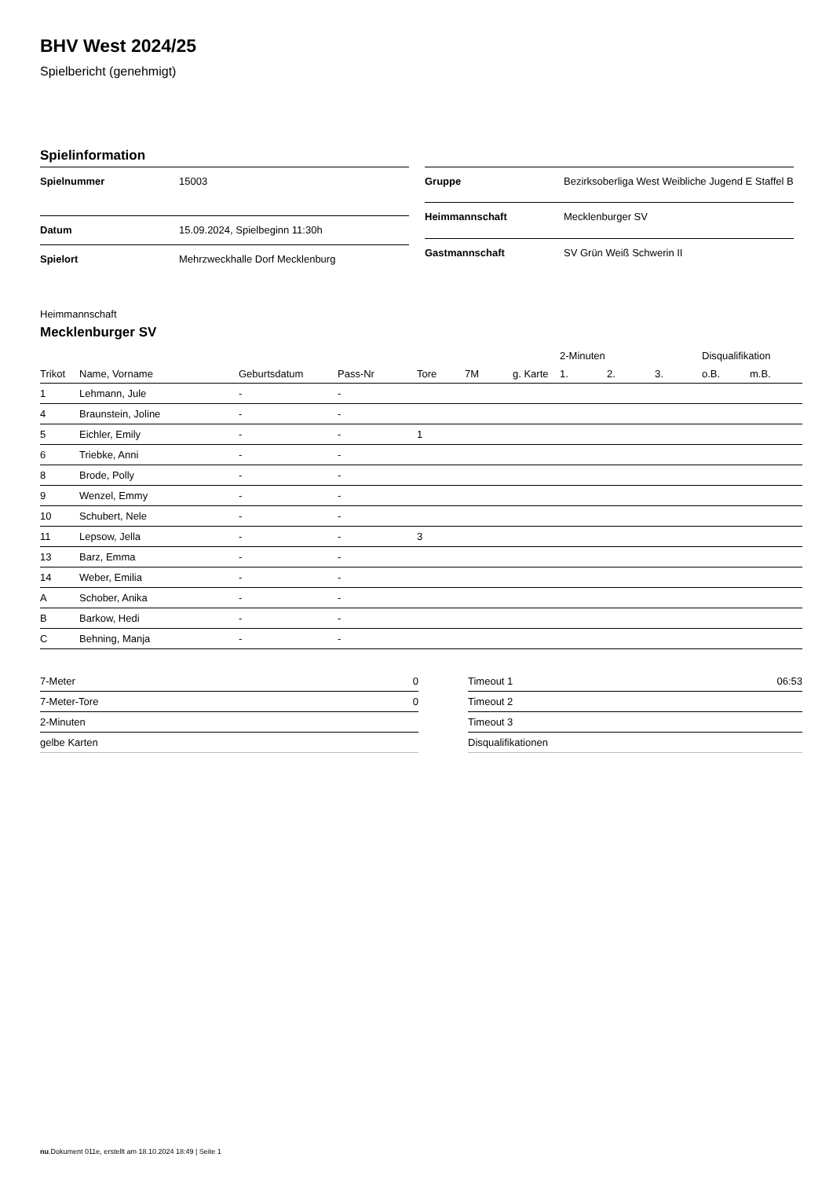BHV West 2024/25
Spielbericht (genehmigt)
Spielinformation
| Spielnummer | 15003 |
| Datum | 15.09.2024, Spielbeginn 11:30h |
| Spielort | Mehrzweckhalle Dorf Mecklenburg |
| Gruppe | Bezirksoberliga West Weibliche Jugend E Staffel B |
| Heimmannschaft | Mecklenburger SV |
| Gastmannschaft | SV Grün Weiß Schwerin II |
Heimmannschaft
Mecklenburger SV
| | | | | | | | | 2-Minuten | | | Disqualifikation | |
| --- | --- | --- | --- | --- | --- | --- | --- | --- | --- | --- | --- | --- |
| Trikot | Name, Vorname | Geburtsdatum | Pass-Nr | Tore | 7M | g. Karte | | 1. | 2. | 3. | o.B. | m.B. |
| 1 | Lehmann, Jule | - | - | | | | | | | | | |
| 4 | Braunstein, Joline | - | - | | | | | | | | | |
| 5 | Eichler, Emily | - | - | 1 | | | | | | | | |
| 6 | Triebke, Anni | - | - | | | | | | | | | |
| 8 | Brode, Polly | - | - | | | | | | | | | |
| 9 | Wenzel, Emmy | - | - | | | | | | | | | |
| 10 | Schubert, Nele | - | - | | | | | | | | | |
| 11 | Lepsow, Jella | - | - | 3 | | | | | | | | |
| 13 | Barz, Emma | - | - | | | | | | | | | |
| 14 | Weber, Emilia | - | - | | | | | | | | | |
| A | Schober, Anika | - | - | | | | | | | | | |
| B | Barkow, Hedi | - | - | | | | | | | | | |
| C | Behning, Manja | - | - | | | | | | | | | |
| 7-Meter | 0 |
| 7-Meter-Tore | 0 |
| 2-Minuten | |
| gelbe Karten | |
| Timeout 1 | 06:53 |
| Timeout 2 | |
| Timeout 3 | |
| Disqualifikationen | |
nu.Dokument 011e, erstellt am 18.10.2024 18:49 | Seite 1